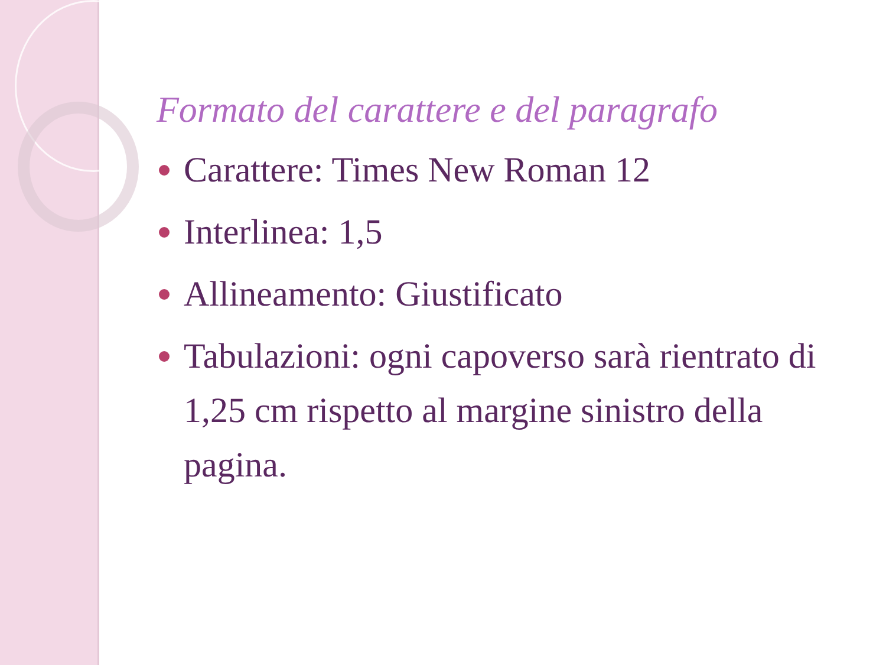Formato del carattere e del paragrafo
Carattere: Times New Roman 12
Interlinea: 1,5
Allineamento: Giustificato
Tabulazioni: ogni capoverso sarà rientrato di 1,25 cm rispetto al margine sinistro della pagina.